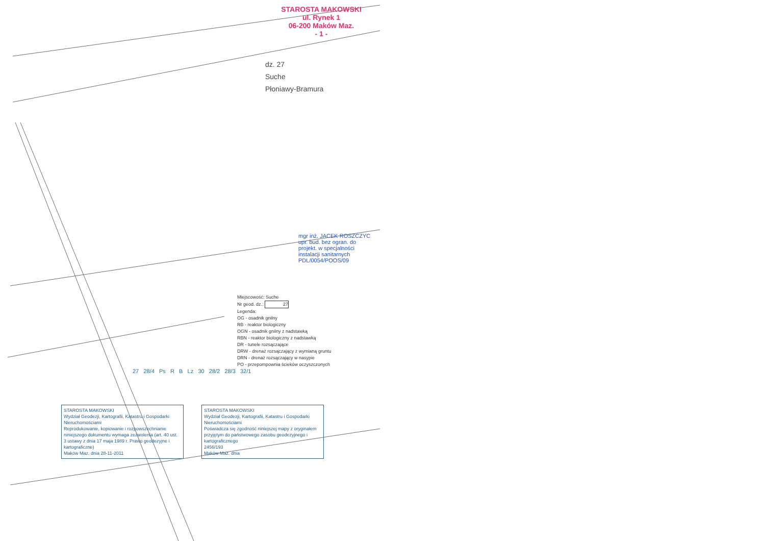STAROSTA MAKOWSKI
ul. Rynek 1
06-200 Maków Maz.
- 1 -
dz. 27
Suche
Płoniawy-Bramura
mgr inż. JACEK ROSZCZYC
upr. bud. bez ogran. do projekt. w specjalności instalacji sanitarnych
PDL/0054/POOS/09
Miejscowość: Suche
Nr geod. dz.: 27
Legenda:
OG - osadnik gnilny
RB - reaktor biologiczny
OGN - osadnik gnilny z nadstawką
RBN - reaktor biologiczny z nadstawką
DR - tunele rozsączające
DRW - drenaż rozsączający z wymianą gruntu
DRN - drenaż rozsączający w nasypie
PO - przepompownia ścieków oczyszczonych
27 28/4 Ps R B Lz 30 28/2 28/3 32/1
STAROSTA MAKOWSKI
Wydział Geodezji, Kartografii, Katastru i Gospodarki Nieruchomościami
Reprodukowanie, kopiowanie i rozpowszechnianie niniejszego dokumentu wymaga zezwolenia (art. 40 ust. 3 ustawy z dnia 17 maja 1989 r. Prawo geodezyjne i kartograficzne)
Maków Maz. dnia 28-11-2011
STAROSTA MAKOWSKI
Wydział Geodezji, Kartografii, Katastru i Gospodarki Nieruchomościami
Poświadcza się zgodność niniejszej mapy z oryginałem przyjętym do państwowego zasobu geodezyjnego i kartograficznego
2456/193
Maków Maz. dnia